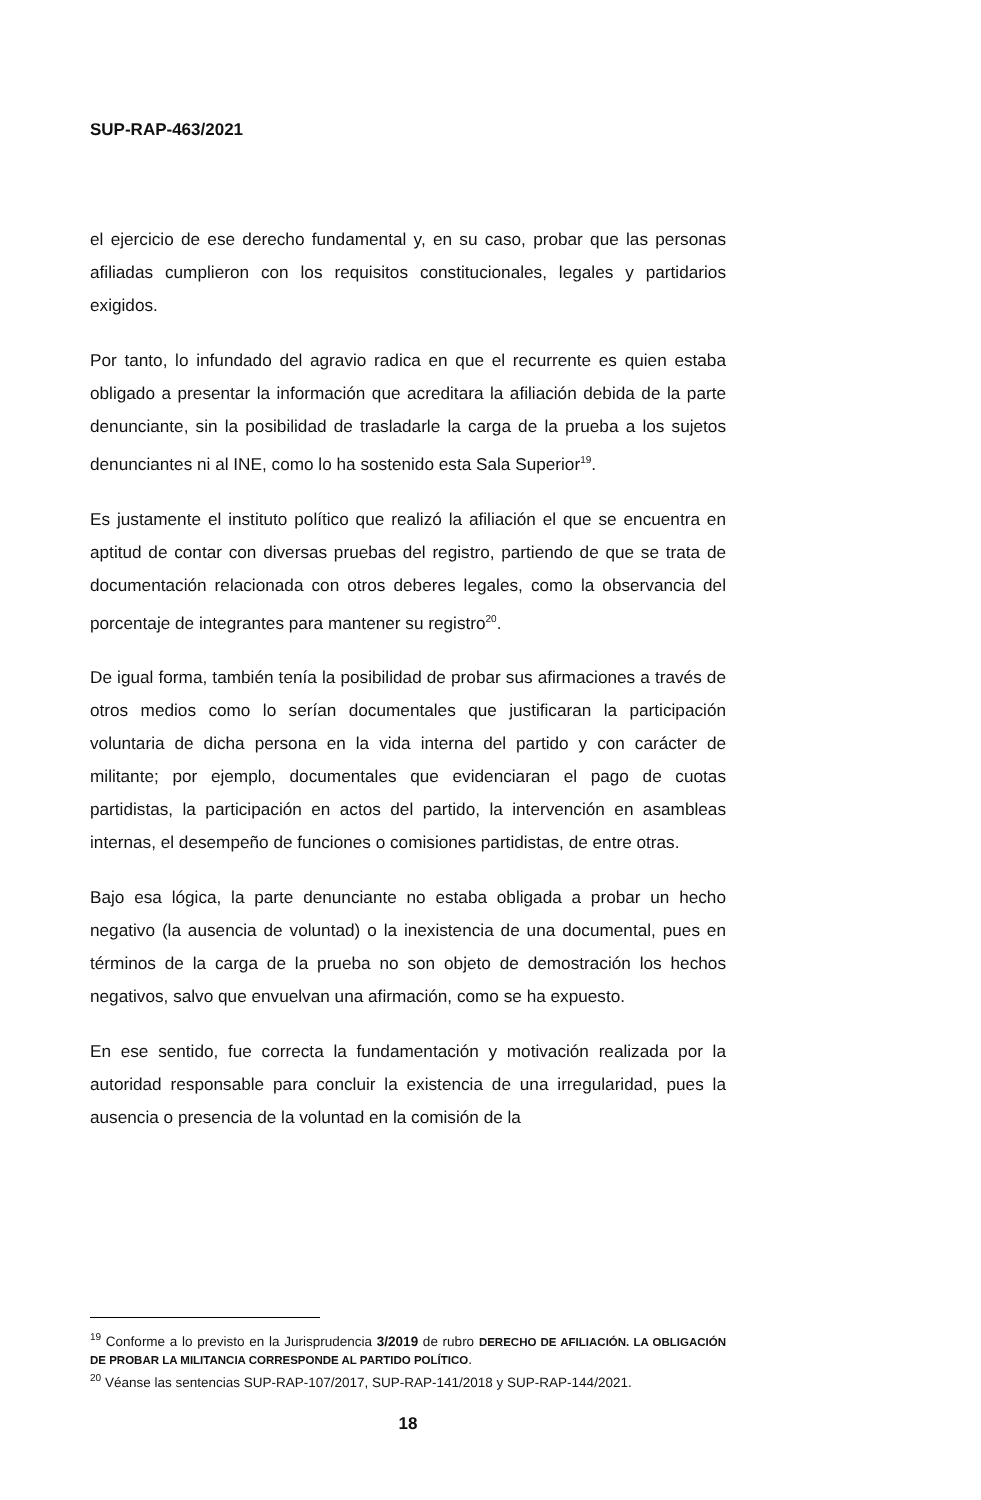SUP-RAP-463/2021
el ejercicio de ese derecho fundamental y, en su caso, probar que las personas afiliadas cumplieron con los requisitos constitucionales, legales y partidarios exigidos.
Por tanto, lo infundado del agravio radica en que el recurrente es quien estaba obligado a presentar la información que acreditara la afiliación debida de la parte denunciante, sin la posibilidad de trasladarle la carga de la prueba a los sujetos denunciantes ni al INE, como lo ha sostenido esta Sala Superior<sup>19</sup>.
Es justamente el instituto político que realizó la afiliación el que se encuentra en aptitud de contar con diversas pruebas del registro, partiendo de que se trata de documentación relacionada con otros deberes legales, como la observancia del porcentaje de integrantes para mantener su registro<sup>20</sup>.
De igual forma, también tenía la posibilidad de probar sus afirmaciones a través de otros medios como lo serían documentales que justificaran la participación voluntaria de dicha persona en la vida interna del partido y con carácter de militante; por ejemplo, documentales que evidenciaran el pago de cuotas partidistas, la participación en actos del partido, la intervención en asambleas internas, el desempeño de funciones o comisiones partidistas, de entre otras.
Bajo esa lógica, la parte denunciante no estaba obligada a probar un hecho negativo (la ausencia de voluntad) o la inexistencia de una documental, pues en términos de la carga de la prueba no son objeto de demostración los hechos negativos, salvo que envuelvan una afirmación, como se ha expuesto.
En ese sentido, fue correcta la fundamentación y motivación realizada por la autoridad responsable para concluir la existencia de una irregularidad, pues la ausencia o presencia de la voluntad en la comisión de la
<sup>19</sup> Conforme a lo previsto en la Jurisprudencia 3/2019 de rubro DERECHO DE AFILIACIÓN. LA OBLIGACIÓN DE PROBAR LA MILITANCIA CORRESPONDE AL PARTIDO POLÍTICO.
<sup>20</sup> Véanse las sentencias SUP-RAP-107/2017, SUP-RAP-141/2018 y SUP-RAP-144/2021.
18